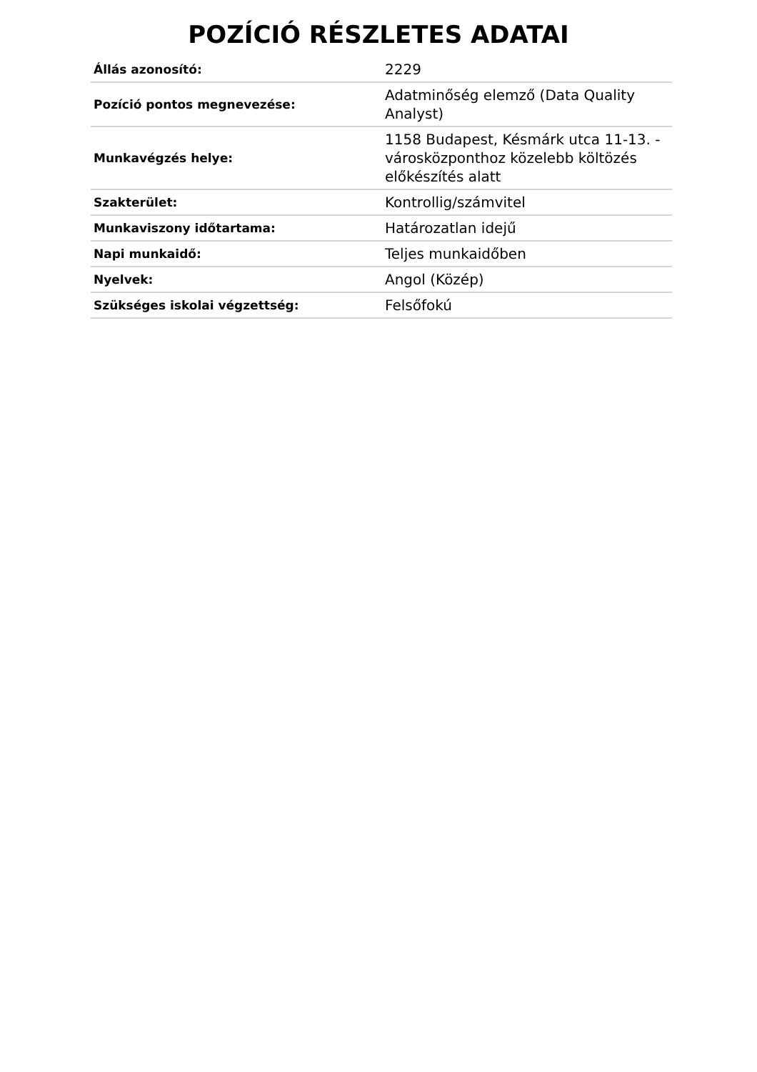POZÍCIÓ RÉSZLETES ADATAI
| Állás azonosító: | 2229 |
| Pozíció pontos megnevezése: | Adatminőség elemző (Data Quality Analyst) |
| Munkavégzés helye: | 1158 Budapest, Késmárk utca 11-13. - városközponthoz közelebb költözés előkészítés alatt |
| Szakterület: | Kontrollig/számvitel |
| Munkaviszony időtartama: | Határozatlan idejű |
| Napi munkaidő: | Teljes munkaidőben |
| Nyelvek: | Angol (Közép) |
| Szükséges iskolai végzettség: | Felsőfokú |